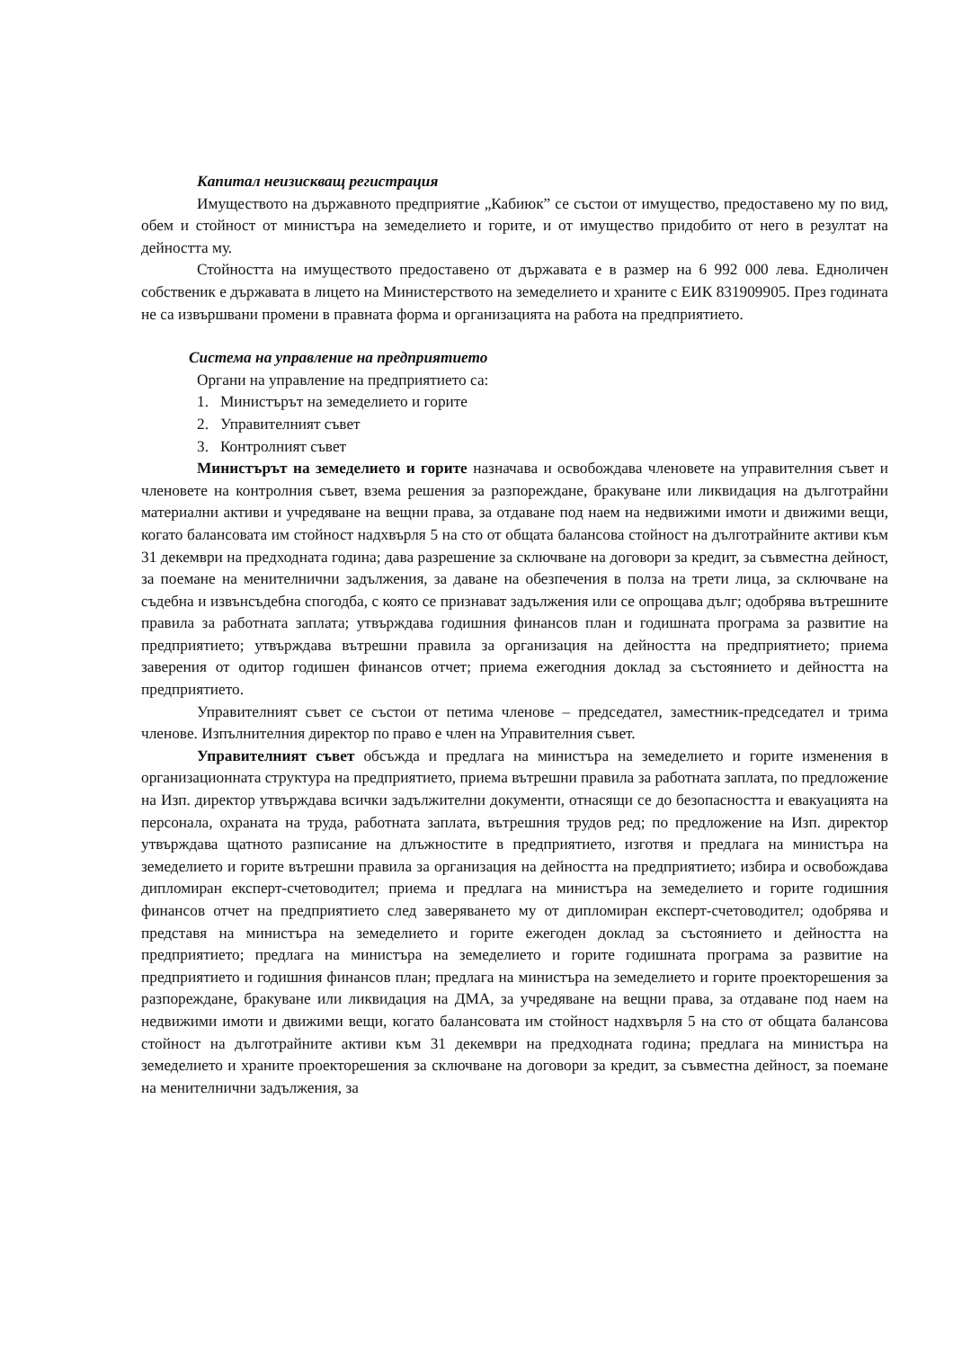Капитал неизискващ регистрация
Имуществото на държавното предприятие „Кабиюк” се състои от имущество, предоставено му по вид, обем и стойност от министъра на земеделието и горите, и от имущество придобито от него в резултат на дейността му.
Стойността на имуществото предоставено от държавата е в размер на 6 992 000 лева. Едноличен собственик е държавата в лицето на Министерството на земеделието и храните с ЕИК 831909905. През годината не са извършвани промени в правната форма и организацията на работа на предприятието.
Система на управление на предприятието
Органи на управление на предприятието са:
1. Министърът на земеделието и горите
2. Управителният съвет
3. Контролният съвет
Министърът на земеделието и горите назначава и освобождава членовете на управителния съвет и членовете на контролния съвет, взема решения за разпореждане, бракуване или ликвидация на дълготрайни материални активи и учредяване на вещни права, за отдаване под наем на недвижими имоти и движими вещи, когато балансовата им стойност надхвърля 5 на сто от общата балансова стойност на дълготрайните активи към 31 декември на предходната година; дава разрешение за сключване на договори за кредит, за съвместна дейност, за поемане на менителнични задължения, за даване на обезпечения в полза на трети лица, за сключване на съдебна и извънсъдебна спогодба, с която се признават задължения или се опрощава дълг; одобрява вътрешните правила за работната заплата; утвърждава годишния финансов план и годишната програма за развитие на предприятието; утвърждава вътрешни правила за организация на дейността на предприятието; приема заверения от одитор годишен финансов отчет; приема ежегодния доклад за състоянието и дейността на предприятието.
Управителният съвет се състои от петима членове – председател, заместник-председател и трима членове. Изпълнителния директор по право е член на Управителния съвет.
Управителният съвет обсъжда и предлага на министъра на земеделието и горите изменения в организационната структура на предприятието, приема вътрешни правила за работната заплата, по предложение на Изп. директор утвърждава всички задължителни документи, отнасящи се до безопасността и евакуацията на персонала, охраната на труда, работната заплата, вътрешния трудов ред; по предложение на Изп. директор утвърждава щатното разписание на длъжностите в предприятието, изготвя и предлага на министъра на земеделието и горите вътрешни правила за организация на дейността на предприятието; избира и освобождава дипломиран експерт-счетоводител; приема и предлага на министъра на земеделието и горите годишния финансов отчет на предприятието след заверяването му от дипломиран експерт-счетоводител; одобрява и представя на министъра на земеделието и горите ежегоден доклад за състоянието и дейността на предприятието; предлага на министъра на земеделието и горите годишната програма за развитие на предприятието и годишния финансов план; предлага на министъра на земеделието и горите проекторешения за разпореждане, бракуване или ликвидация на ДМА, за учредяване на вещни права, за отдаване под наем на недвижими имоти и движими вещи, когато балансовата им стойност надхвърля 5 на сто от общата балансова стойност на дълготрайните активи към 31 декември на предходната година; предлага на министъра на земеделието и храните проекторешения за сключване на договори за кредит, за съвместна дейност, за поемане на менителнични задължения, за